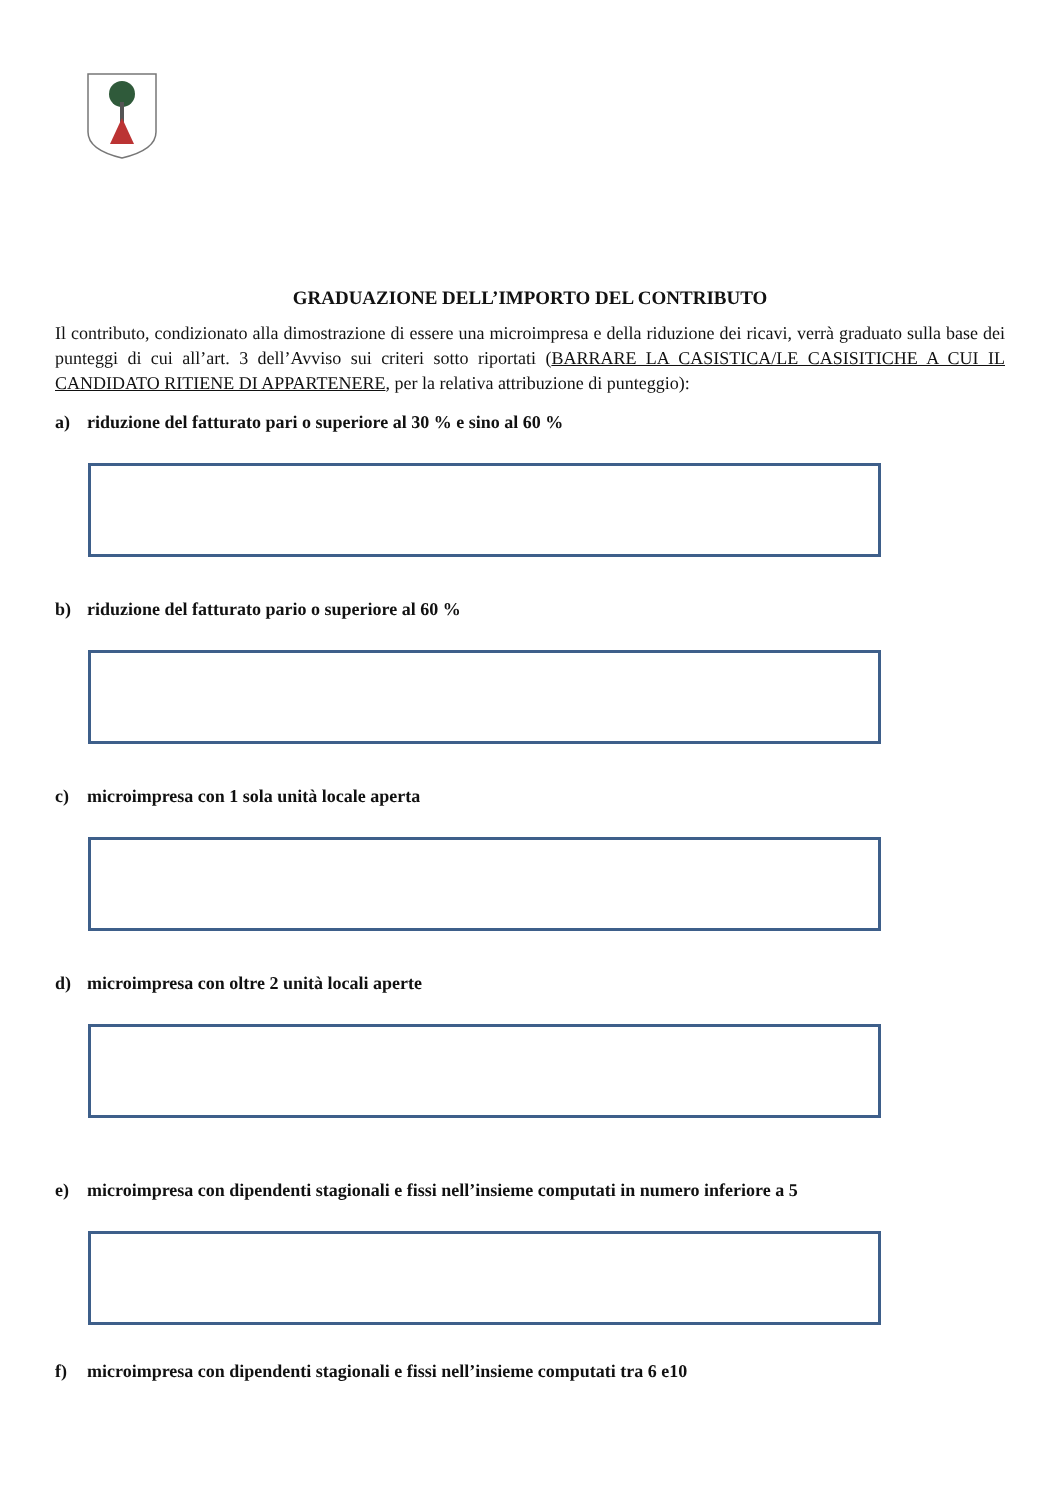GRADUAZIONE DELL’IMPORTO DEL CONTRIBUTO
Il contributo, condizionato alla dimostrazione di essere una microimpresa e della riduzione dei ricavi, verrà graduato sulla base dei punteggi di cui all’art. 3 dell’Avviso sui criteri sotto riportati (BARRARE LA CASISTICA/LE CASISITICHE A CUI IL CANDIDATO RITIENE DI APPARTENERE, per la relativa attribuzione di punteggio):
a) riduzione del fatturato pari o superiore al 30 % e sino al 60 %
b) riduzione del fatturato pario o superiore al 60 %
c) microimpresa con 1 sola unità locale aperta
d) microimpresa con oltre 2 unità locali aperte
e) microimpresa con dipendenti stagionali e fissi nell’insieme computati in numero inferiore a 5
f) microimpresa con dipendenti stagionali e fissi nell’insieme computati tra 6 e10